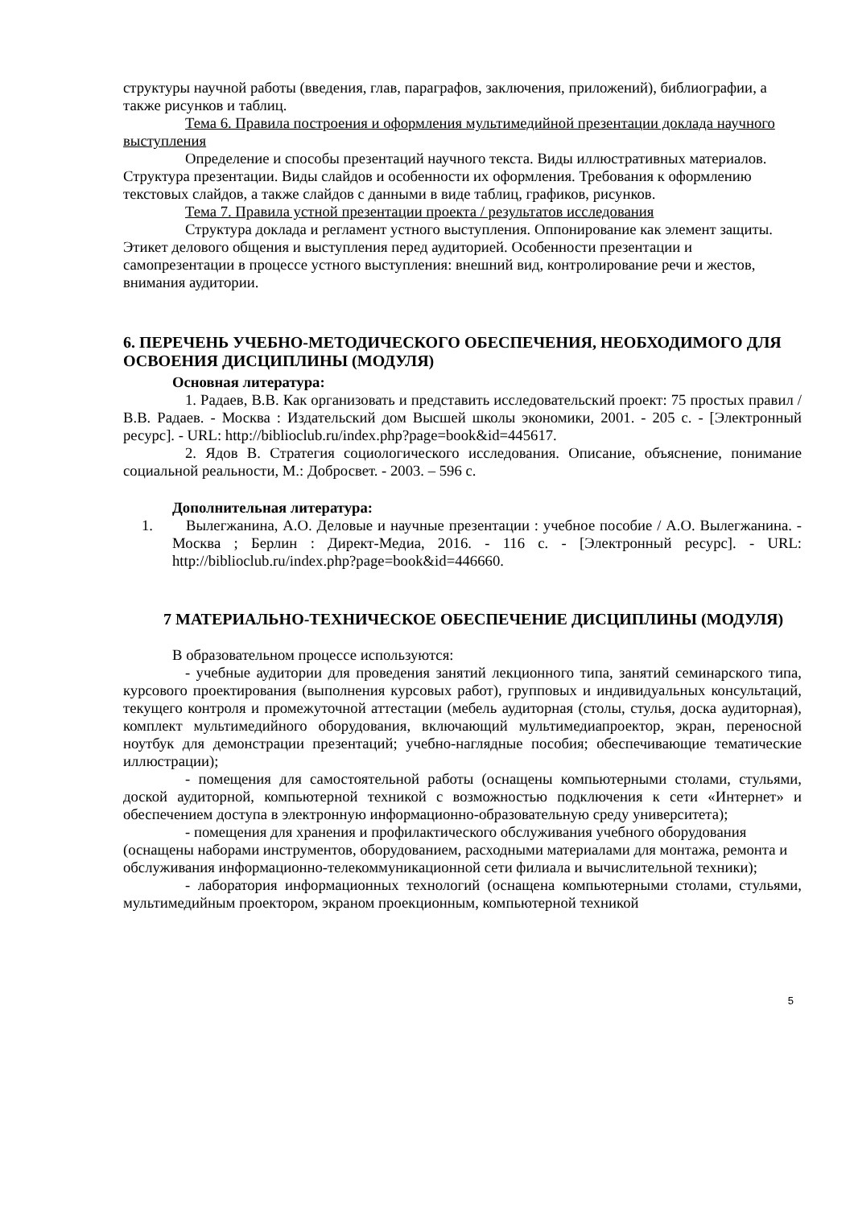структуры научной работы (введения, глав, параграфов, заключения, приложений), библиографии, а также рисунков и таблиц.
Тема 6. Правила построения и оформления мультимедийной презентации доклада научного выступления
Определение и способы презентаций научного текста. Виды иллюстративных материалов. Структура презентации. Виды слайдов и особенности их оформления. Требования к оформлению текстовых слайдов, а также слайдов с данными в виде таблиц, графиков, рисунков.
Тема 7. Правила устной презентации проекта / результатов исследования
Структура доклада и регламент устного выступления. Оппонирование как элемент защиты. Этикет делового общения и выступления перед аудиторией. Особенности презентации и самопрезентации в процессе устного выступления: внешний вид, контролирование речи и жестов, внимания аудитории.
6. ПЕРЕЧЕНЬ УЧЕБНО-МЕТОДИЧЕСКОГО ОБЕСПЕЧЕНИЯ, НЕОБХОДИМОГО ДЛЯ ОСВОЕНИЯ ДИСЦИПЛИНЫ (МОДУЛЯ)
Основная литература:
1. Радаев, В.В. Как организовать и представить исследовательский проект: 75 простых правил / В.В. Радаев. - Москва : Издательский дом Высшей школы экономики, 2001. - 205 с. - [Электронный ресурс]. - URL: http://biblioclub.ru/index.php?page=book&id=445617.
2. Ядов В. Стратегия социологического исследования. Описание, объяснение, понимание социальной реальности, М.: Добросвет. - 2003. – 596 с.
Дополнительная литература:
1. Вылегжанина, А.О. Деловые и научные презентации : учебное пособие / А.О. Вылегжанина. - Москва ; Берлин : Директ-Медиа, 2016. - 116 с. - [Электронный ресурс]. - URL: http://biblioclub.ru/index.php?page=book&id=446660.
7 МАТЕРИАЛЬНО-ТЕХНИЧЕСКОЕ ОБЕСПЕЧЕНИЕ ДИСЦИПЛИНЫ (МОДУЛЯ)
В образовательном процессе используются:
- учебные аудитории для проведения занятий лекционного типа, занятий семинарского типа, курсового проектирования (выполнения курсовых работ), групповых и индивидуальных консультаций, текущего контроля и промежуточной аттестации (мебель аудиторная (столы, стулья, доска аудиторная), комплект мультимедийного оборудования, включающий мультимедиапроектор, экран, переносной ноутбук для демонстрации презентаций; учебно-наглядные пособия; обеспечивающие тематические иллюстрации);
- помещения для самостоятельной работы (оснащены компьютерными столами, стульями, доской аудиторной, компьютерной техникой с возможностью подключения к сети «Интернет» и обеспечением доступа в электронную информационно-образовательную среду университета);
- помещения для хранения и профилактического обслуживания учебного оборудования (оснащены наборами инструментов, оборудованием, расходными материалами для монтажа, ремонта и обслуживания информационно-телекоммуникационной сети филиала и вычислительной техники);
- лаборатория информационных технологий (оснащена компьютерными столами, стульями, мультимедийным проектором, экраном проекционным, компьютерной техникой
5